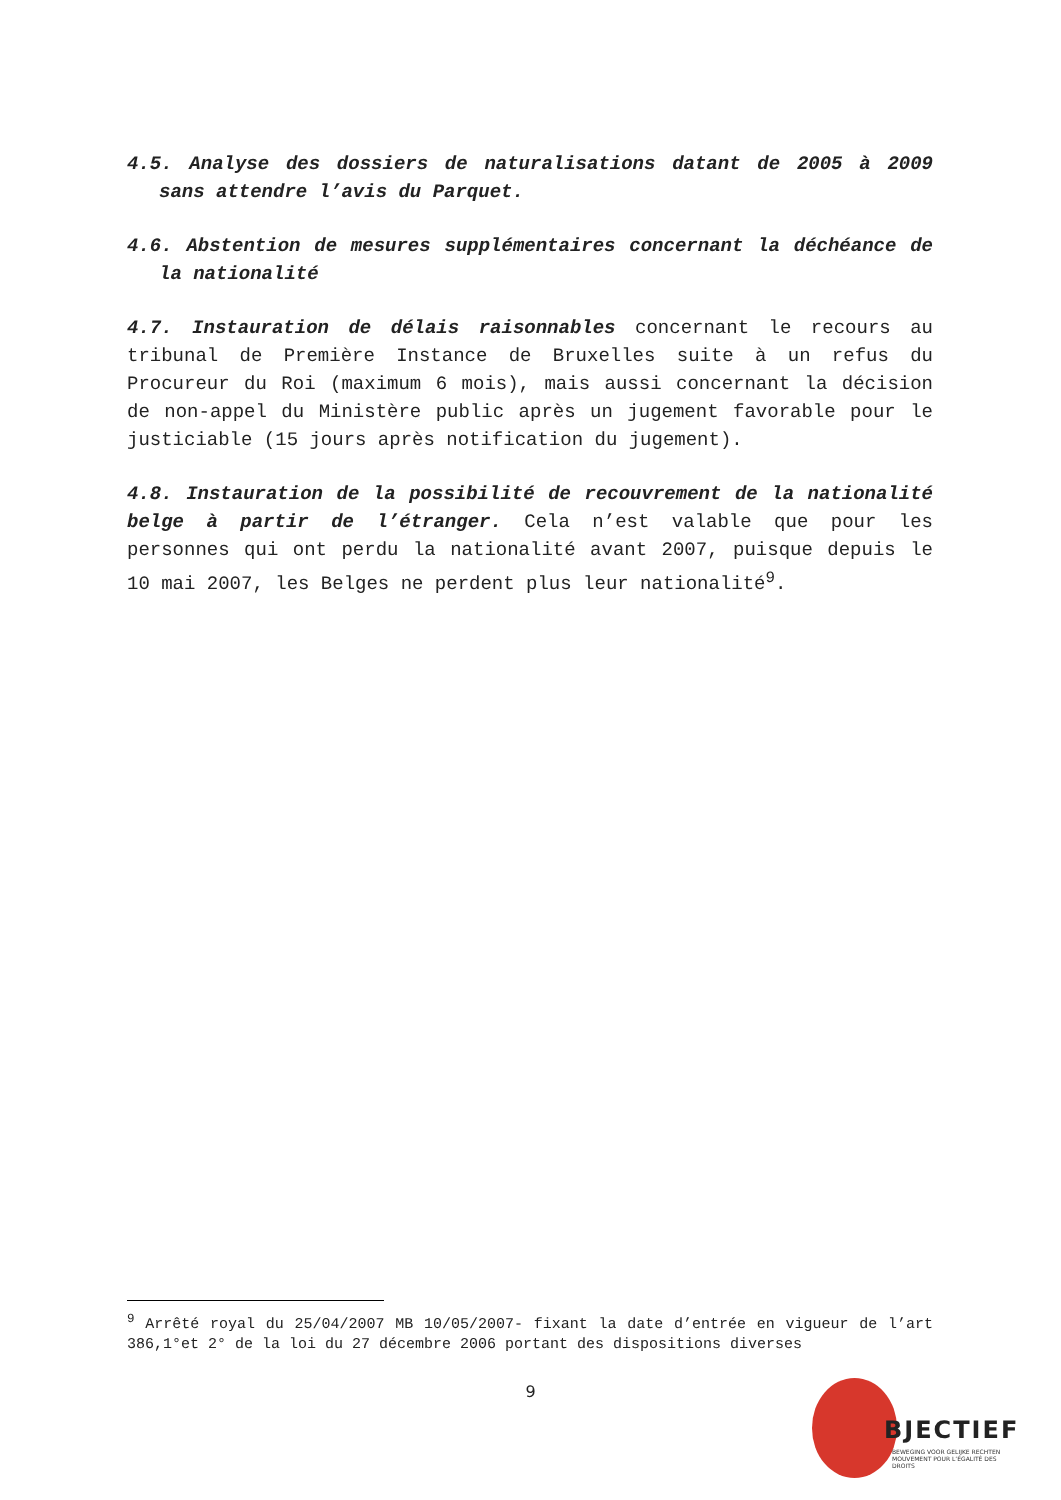4.5. Analyse des dossiers de naturalisations datant de 2005 à 2009 sans attendre l’avis du Parquet.
4.6. Abstention de mesures supplémentaires concernant la déchéance de la nationalité
4.7. Instauration de délais raisonnables concernant le recours au tribunal de Première Instance de Bruxelles suite à un refus du Procureur du Roi (maximum 6 mois), mais aussi concernant la décision de non-appel du Ministère public après un jugement favorable pour le justiciable (15 jours après notification du jugement).
4.8. Instauration de la possibilité de recouvrement de la nationalité belge à partir de l’étranger. Cela n’est valable que pour les personnes qui ont perdu la nationalité avant 2007, puisque depuis le 10 mai 2007, les Belges ne perdent plus leur nationalité<sup>9</sup>.
<sup>9</sup> Arrêté royal du 25/04/2007 MB 10/05/2007- fixant la date d’entrée en vigueur de l’art 386,1°et 2° de la loi du 27 décembre 2006 portant des dispositions diverses
9
BJECTIEF
BEWEGING VOOR GELIJKE RECHTEN
MOUVEMENT POUR L’ÉGALITÉ DES DROITS